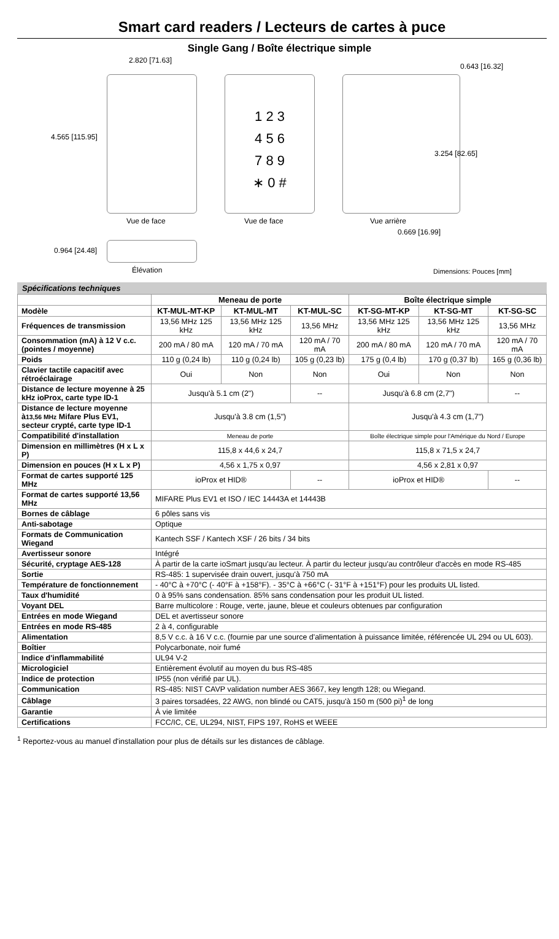Smart card readers / Lecteurs de cartes à puce
Single Gang / Boîte électrique simple
2.820 [71.63]
0.643 [16.32]
1 2 3
4 5 6
7 8 9
∗ 0 #
4.565 [115.95]
3.254 [82.65]
Vue de face Vue de face Vue arrière
0.669 [16.99]
0.964 [24.48]
Élévation Dimensions: Pouces [mm]
Spécifications techniques
| | Meneau de porte | | | Boîte électrique simple | | |
| --- | --- | --- | --- | --- | --- | --- |
| Modèle | KT-MUL-MT-KP | KT-MUL-MT | KT-MUL-SC | KT-SG-MT-KP | KT-SG-MT | KT-SG-SC |
| Fréquences de transmission | 13,56 MHz 125 kHz | 13,56 MHz 125 kHz | 13,56 MHz | 13,56 MHz 125 kHz | 13,56 MHz 125 kHz | 13,56 MHz |
| Consommation (mA) à 12 V c.c. (pointes / moyenne) | 200 mA / 80 mA | 120 mA / 70 mA | 120 mA / 70 mA | 200 mA / 80 mA | 120 mA / 70 mA | 120 mA / 70 mA |
| Poids | 110 g (0,24 lb) | 110 g (0,24 lb) | 105 g (0,23 lb) | 175 g (0,4 lb) | 170 g (0,37 lb) | 165 g (0,36 lb) |
| Clavier tactile capacitif avec rétroéclairage | Oui | Non | Non | Oui | Non | Non |
| Distance de lecture moyenne à 25 kHz ioProx, carte type ID-1 | Jusqu'à 5.1 cm (2") | | -- | Jusqu'à 6.8 cm (2,7") | | -- |
| Distance de lecture moyenne à 13,56 MHz Mifare Plus EV1, secteur crypté, carte type ID-1 | Jusqu'à 3.8 cm (1,5") | | | Jusqu'à 4.3 cm (1,7") | | |
| Compatibilité d'installation | Meneau de porte | | | Boîte électrique simple pour l'Amérique du Nord / Europe | | |
| Dimension en millimètres (H x L x P) | 115,8 x 44,6 x 24,7 | | | 115,8 x 71,5 x 24,7 | | |
| Dimension en pouces (H x L x P) | 4,56 x 1,75 x 0,97 | | | 4,56 x 2,81 x 0,97 | | |
| Format de cartes supporté 125 MHz | ioProx et HID® | | -- | ioProx et HID® | | -- |
| Format de cartes supporté 13,56 MHz | MIFARE Plus EV1 et ISO / IEC 14443A et 14443B | | | | | |
| Bornes de câblage | 6 pôles sans vis | | | | | |
| Anti-sabotage | Optique | | | | | |
| Formats de Communication Wiegand | Kantech SSF / Kantech XSF / 26 bits / 34 bits | | | | | |
| Avertisseur sonore | Intégré | | | | | |
| Sécurité, cryptage AES-128 | À partir de la carte ioSmart jusqu'au lecteur. À partir du lecteur jusqu'au contrôleur d'accès en mode RS-485 | | | | | |
| Sortie | RS-485: 1 supervisée drain ouvert, jusqu'à 750 mA | | | | | |
| Température de fonctionnement | - 40°C à +70°C (- 40°F à +158°F). - 35°C à +66°C (- 31°F à +151°F) pour les produits UL listed. | | | | | |
| Taux d'humidité | 0 à 95% sans condensation. 85% sans condensation pour les produit UL listed. | | | | | |
| Voyant DEL | Barre multicolore : Rouge, verte, jaune, bleue et couleurs obtenues par configuration | | | | | |
| Entrées en mode Wiegand | DEL et avertisseur sonore | | | | | |
| Entrées en mode RS-485 | 2 à 4, configurable | | | | | |
| Alimentation | 8,5 V c.c. à 16 V c.c. (fournie par une source d'alimentation à puissance limitée, référencée UL 294 ou UL 603). | | | | | |
| Boîtier | Polycarbonate, noir fumé | | | | | |
| Indice d'inflammabilité | UL94 V-2 | | | | | |
| Micrologiciel | Entièrement évolutif au moyen du bus RS-485 | | | | | |
| Indice de protection | IP55 (non vérifié par UL). | | | | | |
| Communication | RS-485: NIST CAVP validation number AES 3667, key length 128; ou Wiegand. | | | | | |
| Câblage | 3 paires torsadées, 22 AWG, non blindé ou CAT5, jusqu'à 150 m (500 pi)<sup>1</sup> de long | | | | | |
| Garantie | À vie limitée | | | | | |
| Certifications | FCC/IC, CE, UL294, NIST, FIPS 197, RoHS et WEEE | | | | | |
<sup>1</sup> Reportez-vous au manuel d'installation pour plus de détails sur les distances de câblage.